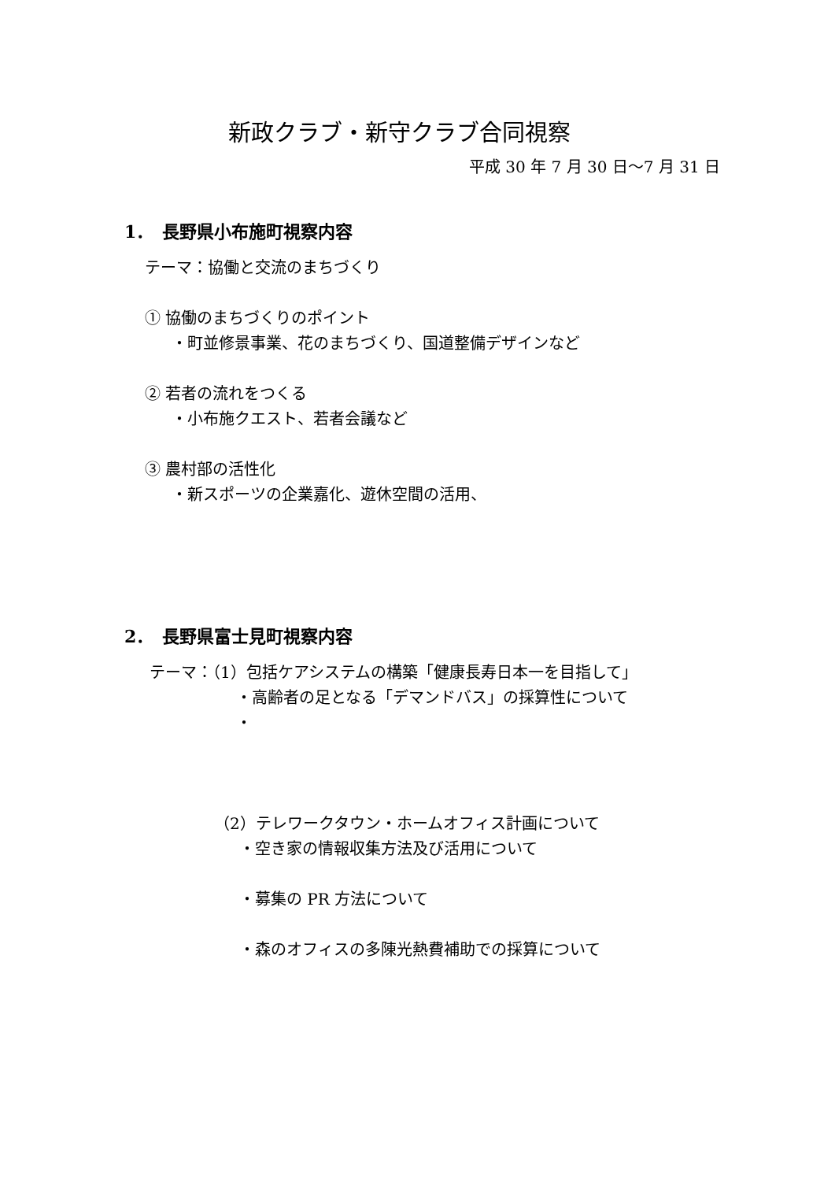新政クラブ・新守クラブ合同視察
平成 30 年 7 月 30 日～7 月 31 日
1．　長野県小布施町視察内容
テーマ：協働と交流のまちづくり
① 協働のまちづくりのポイント
・町並修景事業、花のまちづくり、国道整備デザインなど
② 若者の流れをつくる
・小布施クエスト、若者会議など
③ 農村部の活性化
・新スポーツの企業嘉化、遊休空間の活用、
2．　長野県富士見町視察内容
テーマ：（1）包括ケアシステムの構築「健康長寿日本一を目指して」
・高齢者の足となる「デマンドバス」の採算性について
・
（2）テレワークタウン・ホームオフィス計画について
・空き家の情報収集方法及び活用について
・募集の PR 方法について
・森のオフィスの多陳光熱費補助での採算について